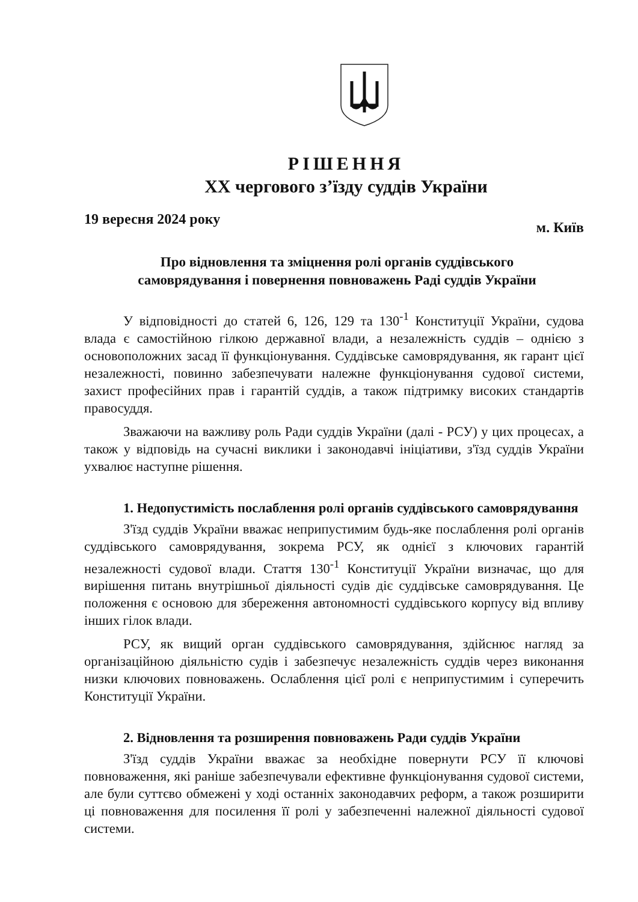РІШЕННЯ
XX чергового з’їзду суддів України
19 вересня 2024 року м. Київ
Про відновлення та зміцнення ролі органів суддівського
самоврядування і повернення повноважень Раді суддів України
У відповідності до статей 6, 126, 129 та 130<sup>-1</sup> Конституції України, судова влада є самостійною гілкою державної влади, а незалежність суддів – однією з основоположних засад її функціонування. Суддівське самоврядування, як гарант цієї незалежності, повинно забезпечувати належне функціонування судової системи, захист професійних прав і гарантій суддів, а також підтримку високих стандартів правосуддя.
Зважаючи на важливу роль Ради суддів України (далі - РСУ) у цих процесах, а також у відповідь на сучасні виклики і законодавчі ініціативи, з'їзд суддів України ухвалює наступне рішення.
1. Недопустимість послаблення ролі органів суддівського самоврядування
З'їзд суддів України вважає неприпустимим будь-яке послаблення ролі органів суддівського самоврядування, зокрема РСУ, як однієї з ключових гарантій незалежності судової влади. Стаття 130<sup>-1</sup> Конституції України визначає, що для вирішення питань внутрішньої діяльності судів діє суддівське самоврядування. Це положення є основою для збереження автономності суддівського корпусу від впливу інших гілок влади.
РСУ, як вищий орган суддівського самоврядування, здійснює нагляд за організаційною діяльністю судів і забезпечує незалежність суддів через виконання низки ключових повноважень. Ослаблення цієї ролі є неприпустимим і суперечить Конституції України.
2. Відновлення та розширення повноважень Ради суддів України
З'їзд суддів України вважає за необхідне повернути РСУ її ключові повноваження, які раніше забезпечували ефективне функціонування судової системи, але були суттєво обмежені у ході останніх законодавчих реформ, а також розширити ці повноваження для посилення її ролі у забезпеченні належної діяльності судової системи.